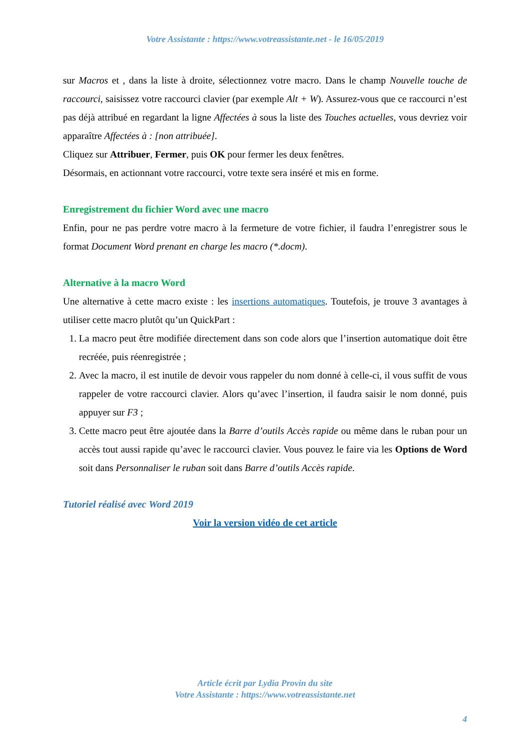Votre Assistante : https://www.votreassistante.net - le 16/05/2019
sur Macros et , dans la liste à droite, sélectionnez votre macro. Dans le champ Nouvelle touche de raccourci, saisissez votre raccourci clavier (par exemple Alt + W). Assurez-vous que ce raccourci n’est pas déjà attribué en regardant la ligne Affectées à sous la liste des Touches actuelles, vous devriez voir apparaître Affectées à : [non attribuée].
Cliquez sur Attribuer, Fermer, puis OK pour fermer les deux fenêtres.
Désormais, en actionnant votre raccourci, votre texte sera inséré et mis en forme.
Enregistrement du fichier Word avec une macro
Enfin, pour ne pas perdre votre macro à la fermeture de votre fichier, il faudra l’enregistrer sous le format Document Word prenant en charge les macro (*.docm).
Alternative à la macro Word
Une alternative à cette macro existe : les insertions automatiques. Toutefois, je trouve 3 avantages à utiliser cette macro plutôt qu’un QuickPart :
1. La macro peut être modifiée directement dans son code alors que l’insertion automatique doit être recréée, puis réenregistrée ;
2. Avec la macro, il est inutile de devoir vous rappeler du nom donné à celle-ci, il vous suffit de vous rappeler de votre raccourci clavier. Alors qu’avec l’insertion, il faudra saisir le nom donné, puis appuyer sur F3 ;
3. Cette macro peut être ajoutée dans la Barre d’outils Accès rapide ou même dans le ruban pour un accès tout aussi rapide qu’avec le raccourci clavier. Vous pouvez le faire via les Options de Word soit dans Personnaliser le ruban soit dans Barre d’outils Accès rapide.
Tutoriel réalisé avec Word 2019
Voir la version vidéo de cet article
Article écrit par Lydia Provin du site
Votre Assistante : https://www.votreassistante.net
4